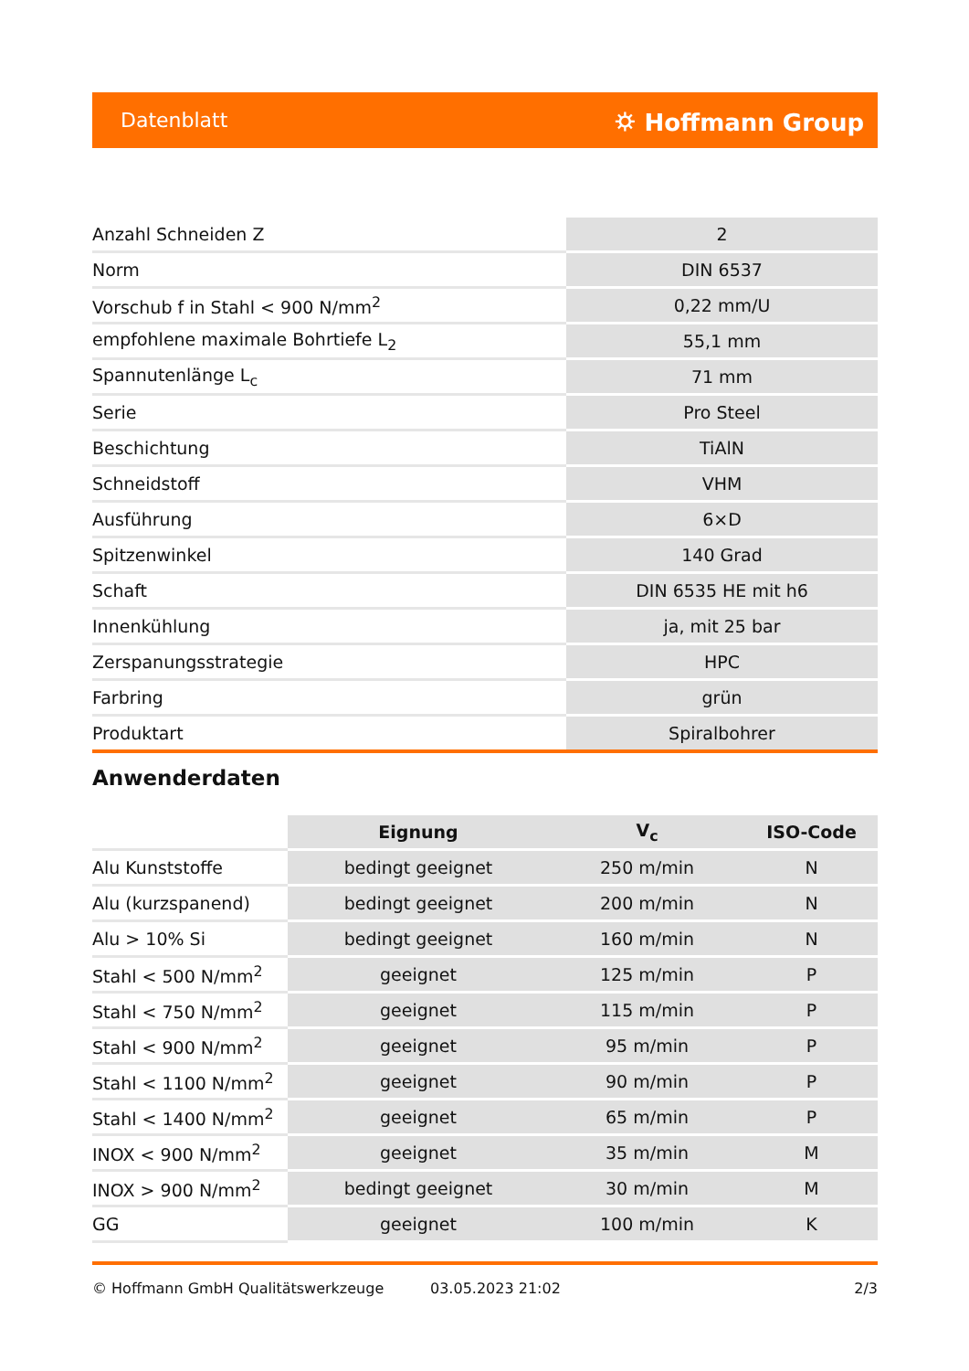Datenblatt ⛭ Hoffmann Group
| Anzahl Schneiden Z | 2 |
| Norm | DIN 6537 |
| Vorschub f in Stahl < 900 N/mm<sup>2</sup> | 0,22 mm/U |
| empfohlene maximale Bohrtiefe L<sub>2</sub> | 55,1 mm |
| Spannutenlänge L<sub>c</sub> | 71 mm |
| Serie | Pro Steel |
| Beschichtung | TiAlN |
| Schneidstoff | VHM |
| Ausführung | 6×D |
| Spitzenwinkel | 140 Grad |
| Schaft | DIN 6535 HE mit h6 |
| Innenkühlung | ja, mit 25 bar |
| Zerspanungsstrategie | HPC |
| Farbring | grün |
| Produktart | Spiralbohrer |
Anwenderdaten
| | Eignung | V<sub>c</sub> | ISO-Code |
| --- | --- | --- | --- |
| Alu Kunststoffe | bedingt geeignet | 250 m/min | N |
| Alu (kurzspanend) | bedingt geeignet | 200 m/min | N |
| Alu > 10% Si | bedingt geeignet | 160 m/min | N |
| Stahl < 500 N/mm<sup>2</sup> | geeignet | 125 m/min | P |
| Stahl < 750 N/mm<sup>2</sup> | geeignet | 115 m/min | P |
| Stahl < 900 N/mm<sup>2</sup> | geeignet | 95 m/min | P |
| Stahl < 1100 N/mm<sup>2</sup> | geeignet | 90 m/min | P |
| Stahl < 1400 N/mm<sup>2</sup> | geeignet | 65 m/min | P |
| INOX < 900 N/mm<sup>2</sup> | geeignet | 35 m/min | M |
| INOX > 900 N/mm<sup>2</sup> | bedingt geeignet | 30 m/min | M |
| GG | geeignet | 100 m/min | K |
© Hoffmann GmbH Qualitätswerkzeuge 03.05.2023 21:02 2/3